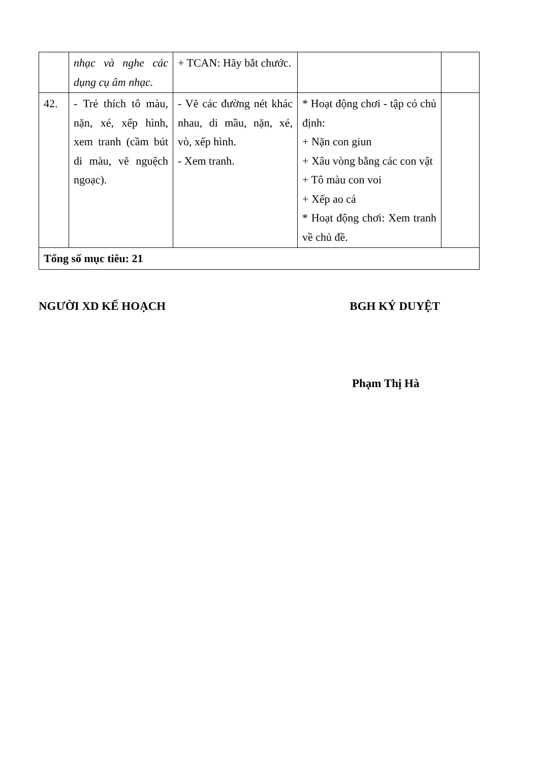| | nhạc và nghe các dụng cụ âm nhạc. | + TCAN: Hãy bắt chước. | | |
| 42. | - Trẻ thích tô màu, nặn, xé, xếp hình, xem tranh (cầm bút di màu, vẽ nguệch ngoạc). | - Vẽ các đường nét khác nhau, di mầu, nặn, xé, vò, xếp hình. - Xem tranh. | * Hoạt động chơi - tập có chủ định: + Nặn con giun + Xâu vòng bằng các con vật + Tô màu con voi + Xếp ao cá * Hoạt động chơi: Xem tranh về chủ đề. | |
| Tổng số mục tiêu: 21 | | | | |
NGƯỜI XD KẾ HOẠCH BGH KÝ DUYỆT
Phạm Thị Hà